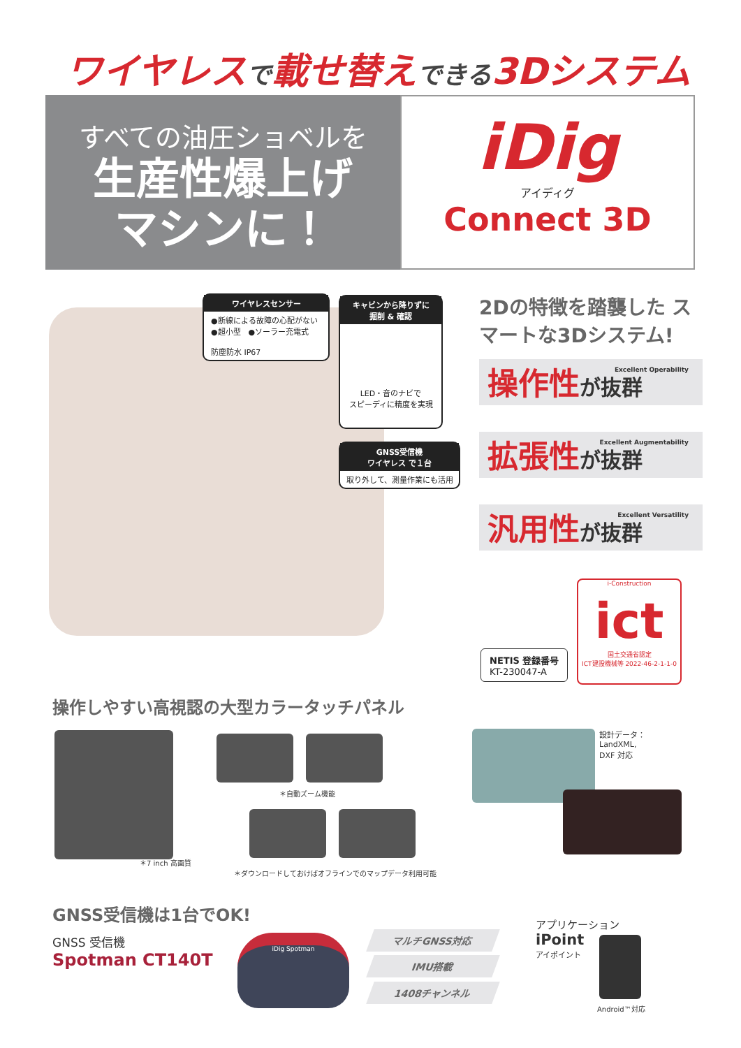ワイヤレスで載せ替えできる3Dシステム
すべての油圧ショベルを
生産性爆上げ
マシンに！
iDig
アイディグ
Connect 3D
ワイヤレスセンサー
●断線による故障の心配がない
●超小型　●ソーラー充電式
防塵防水 IP67
キャビンから降りずに
掘削 & 確認
LED・音のナビで
スピーディに精度を実現
GNSS受信機
ワイヤレス で１台
取り外して、測量作業にも活用
2Dの特徴を踏襲した スマートな3Dシステム!
操作性が抜群 Excellent Operability
拡張性が抜群 Excellent Augmentability
汎用性が抜群 Excellent Versatility
NETIS 登録番号
KT-230047-A
i-Construction
ict
国土交通省認定
ICT建設機械等 2022-46-2-1-1-0
操作しやすい高視認の大型カラータッチパネル
＊7 inch 高画質
＊自動ズーム機能
＊ダウンロードしておけばオフラインでのマップデータ利用可能
設計データ：
LandXML,
DXF 対応
GNSS受信機は1台でOK!
GNSS 受信機
Spotman CT140T
iDig Spotman マルチGNSS対応
IMU搭載
1408チャンネル
アプリケーション
iPoint
アイポイント
Android™対応